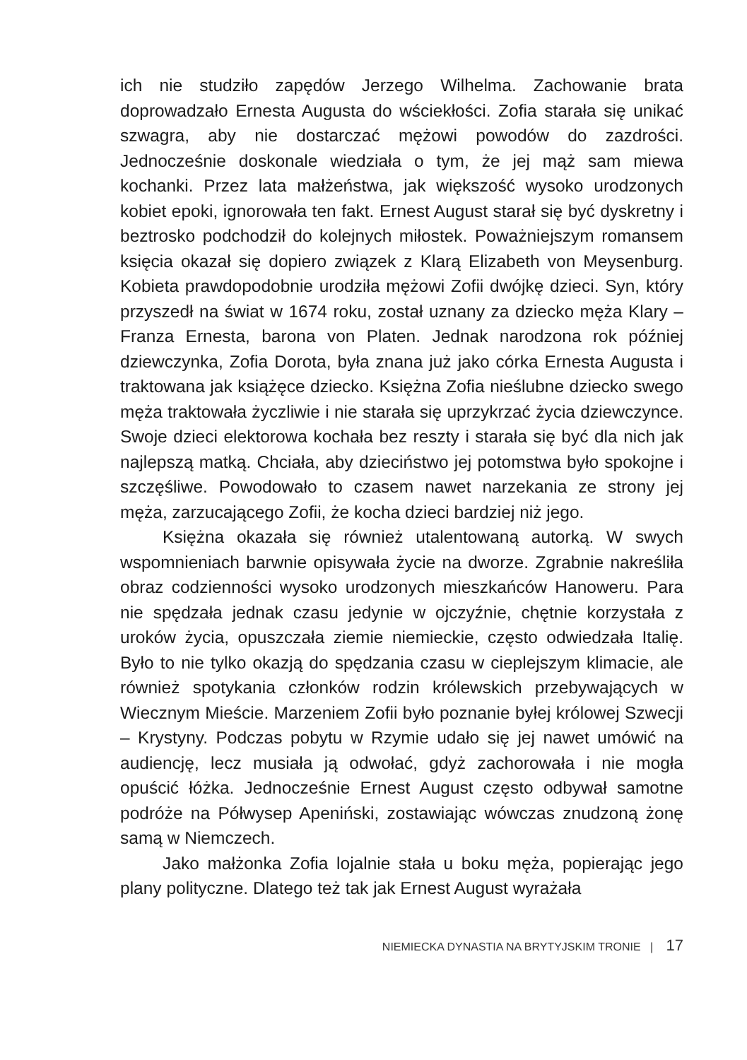ich nie studziło zapędów Jerzego Wilhelma. Zachowanie brata doprowadzało Ernesta Augusta do wściekłości. Zofia starała się unikać szwagra, aby nie dostarczać mężowi powodów do zazdrości. Jednocześnie doskonale wiedziała o tym, że jej mąż sam miewa kochanki. Przez lata małżeństwa, jak większość wysoko urodzonych kobiet epoki, ignorowała ten fakt. Ernest August starał się być dyskretny i beztrosko podchodził do kolejnych miłostek. Poważniejszym romansem księcia okazał się dopiero związek z Klarą Elizabeth von Meysenburg. Kobieta prawdopodobnie urodziła mężowi Zofii dwójkę dzieci. Syn, który przyszedł na świat w 1674 roku, został uznany za dziecko męża Klary – Franza Ernesta, barona von Platen. Jednak narodzona rok później dziewczynka, Zofia Dorota, była znana już jako córka Ernesta Augusta i traktowana jak książęce dziecko. Księżna Zofia nieślubne dziecko swego męża traktowała życzliwie i nie starała się uprzykrzać życia dziewczynce. Swoje dzieci elektorowa kochała bez reszty i starała się być dla nich jak najlepszą matką. Chciała, aby dzieciństwo jej potomstwa było spokojne i szczęśliwe. Powodowało to czasem nawet narzekania ze strony jej męża, zarzucającego Zofii, że kocha dzieci bardziej niż jego.
Księżna okazała się również utalentowaną autorką. W swych wspomnieniach barwnie opisywała życie na dworze. Zgrabnie nakreśliła obraz codzienności wysoko urodzonych mieszkańców Hanoweru. Para nie spędzała jednak czasu jedynie w ojczyźnie, chętnie korzystała z uroków życia, opuszczała ziemie niemieckie, często odwiedzała Italię. Było to nie tylko okazją do spędzania czasu w cieplejszym klimacie, ale również spotykania członków rodzin królewskich przebywających w Wiecznym Mieście. Marzeniem Zofii było poznanie byłej królowej Szwecji – Krystyny. Podczas pobytu w Rzymie udało się jej nawet umówić na audiencję, lecz musiała ją odwołać, gdyż zachorowała i nie mogła opuścić łóżka. Jednocześnie Ernest August często odbywał samotne podróże na Półwysep Apeniński, zostawiając wówczas znudzoną żonę samą w Niemczech.
Jako małżonka Zofia lojalnie stała u boku męża, popierając jego plany polityczne. Dlatego też tak jak Ernest August wyrażała
NIEMIECKA DYNASTIA NA BRYTYJSKIM TRONIE | 17